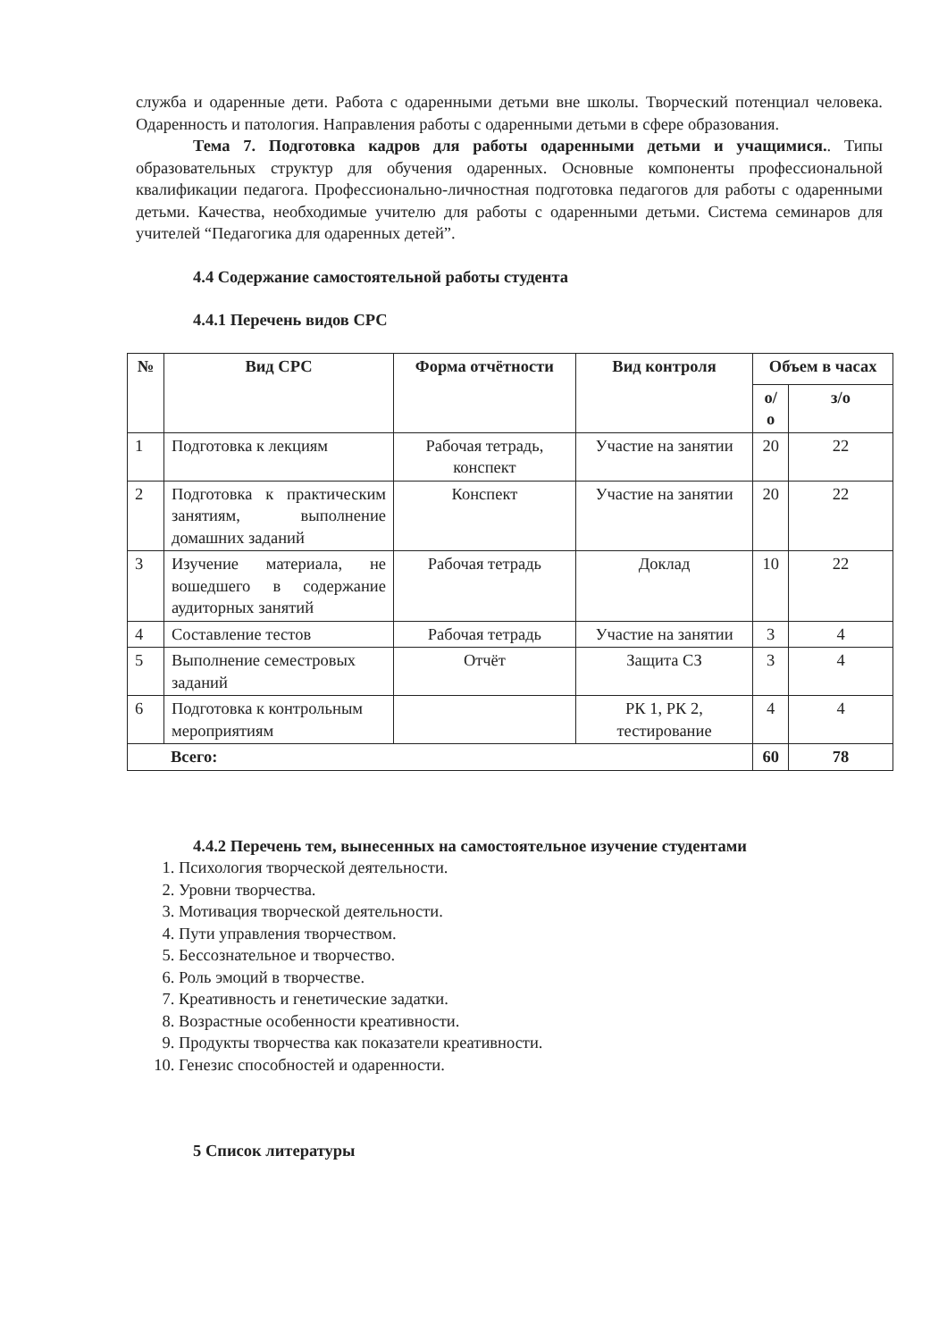служба и одаренные дети. Работа с одаренными детьми вне школы. Творческий потенциал человека. Одаренность и патология. Направления работы с одаренными детьми в сфере образования.
Тема 7. Подготовка кадров для работы одаренными детьми и учащимися.. Типы образовательных структур для обучения одаренных. Основные компоненты профессиональной квалификации педагога. Профессионально-личностная подготовка педагогов для работы с одаренными детьми. Качества, необходимые учителю для работы с одаренными детьми. Система семинаров для учителей “Педагогика для одаренных детей”.
4.4 Содержание самостоятельной работы студента
4.4.1 Перечень видов СРС
| № | Вид СРС | Форма отчётности | Вид контроля | Объем в часах | |
| --- | --- | --- | --- | --- | --- |
| | | | | о/о | з/о |
| 1 | Подготовка к лекциям | Рабочая тетрадь, конспект | Участие на занятии | 20 | 22 |
| 2 | Подготовка к практическим занятиям, выполнение домашних заданий | Конспект | Участие на занятии | 20 | 22 |
| 3 | Изучение материала, не вошедшего в содержание аудиторных занятий | Рабочая тетрадь | Доклад | 10 | 22 |
| 4 | Составление тестов | Рабочая тетрадь | Участие на занятии | 3 | 4 |
| 5 | Выполнение семестровых заданий | Отчёт | Защита СЗ | 3 | 4 |
| 6 | Подготовка к контрольным мероприятиям | | РК 1, РК 2, тестирование | 4 | 4 |
| Всего: | | | | 60 | 78 |
4.4.2 Перечень тем, вынесенных на самостоятельное изучение студентами
1. Психология творческой деятельности.
2. Уровни творчества.
3. Мотивация творческой деятельности.
4. Пути управления творчеством.
5. Бессознательное и творчество.
6. Роль эмоций в творчестве.
7. Креативность и генетические задатки.
8. Возрастные особенности креативности.
9. Продукты творчества как показатели креативности.
10. Генезис способностей и одаренности.
5 Список литературы